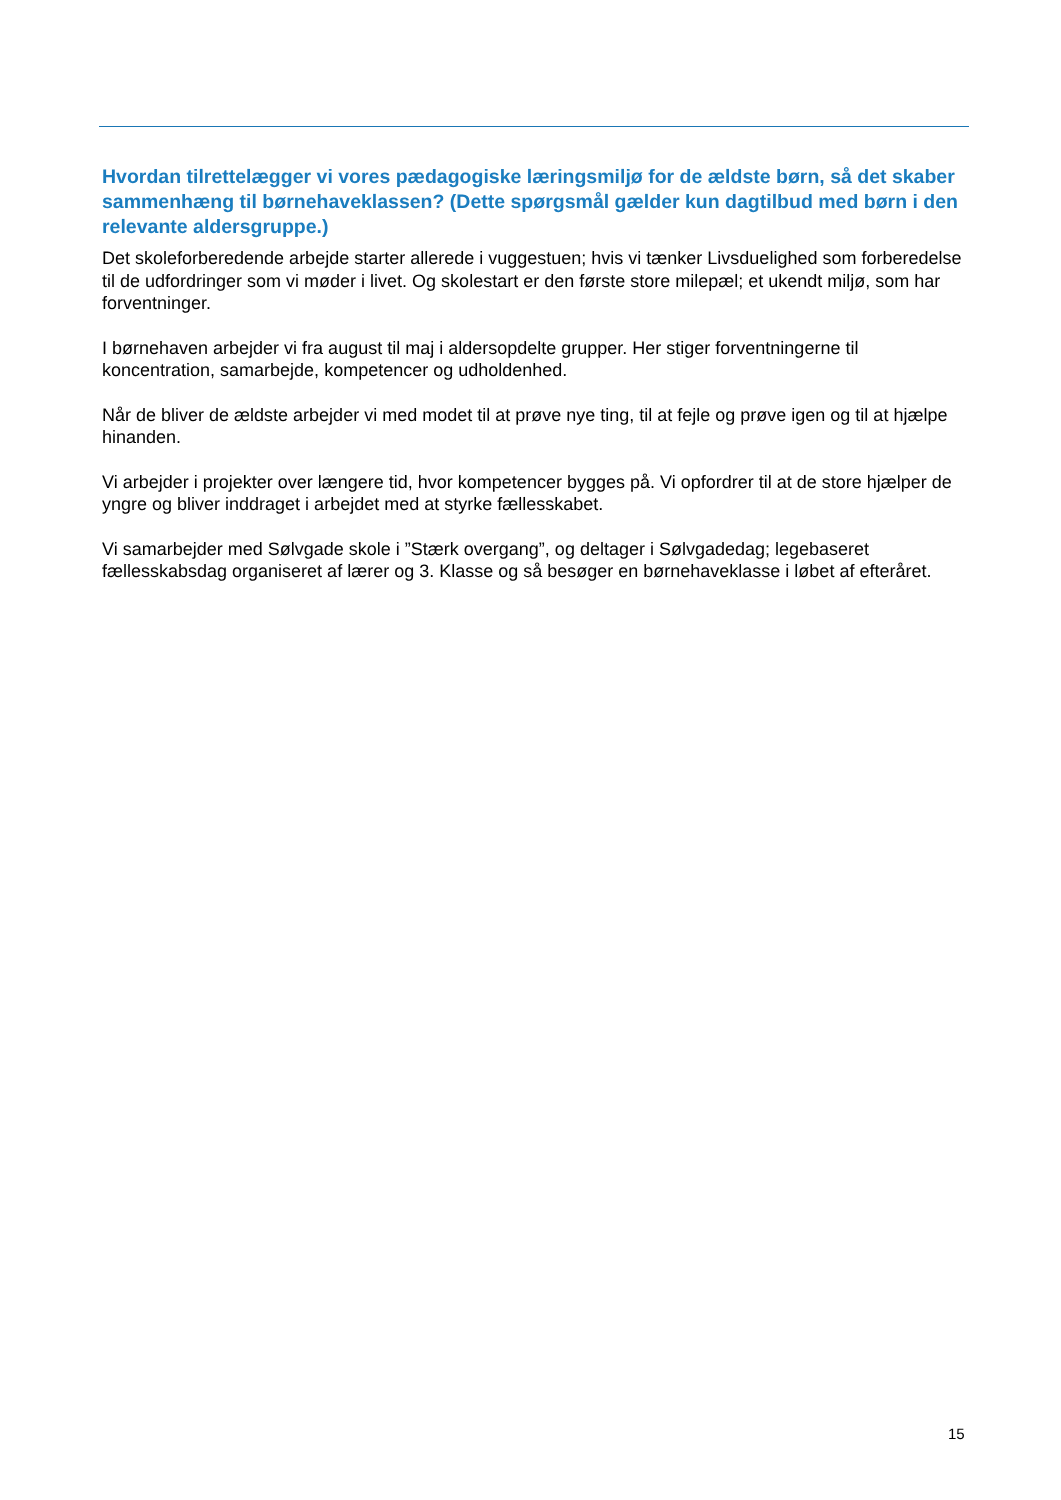Hvordan tilrettelægger vi vores pædagogiske læringsmiljø for de ældste børn, så det skaber sammenhæng til børnehaveklassen? (Dette spørgsmål gælder kun dagtilbud med børn i den relevante aldersgruppe.)
Det skoleforberedende arbejde starter allerede i vuggestuen; hvis vi tænker Livsduelighed som forberedelse til de udfordringer som vi møder i livet. Og skolestart er den første store milepæl; et ukendt miljø, som har forventninger.
I børnehaven arbejder vi fra august til maj i aldersopdelte grupper. Her stiger forventningerne til koncentration, samarbejde, kompetencer og udholdenhed.
Når de bliver de ældste arbejder vi med modet til at prøve nye ting, til at fejle og prøve igen og til at hjælpe hinanden.
Vi arbejder i projekter over længere tid, hvor kompetencer bygges på. Vi opfordrer til at de store hjælper de yngre og bliver inddraget i arbejdet med at styrke fællesskabet.
Vi samarbejder med Sølvgade skole i ”Stærk overgang”, og deltager i Sølvgadedag; legebaseret fællesskabsdag organiseret af lærer og 3. Klasse og så besøger en børnehaveklasse i løbet af efteråret.
15